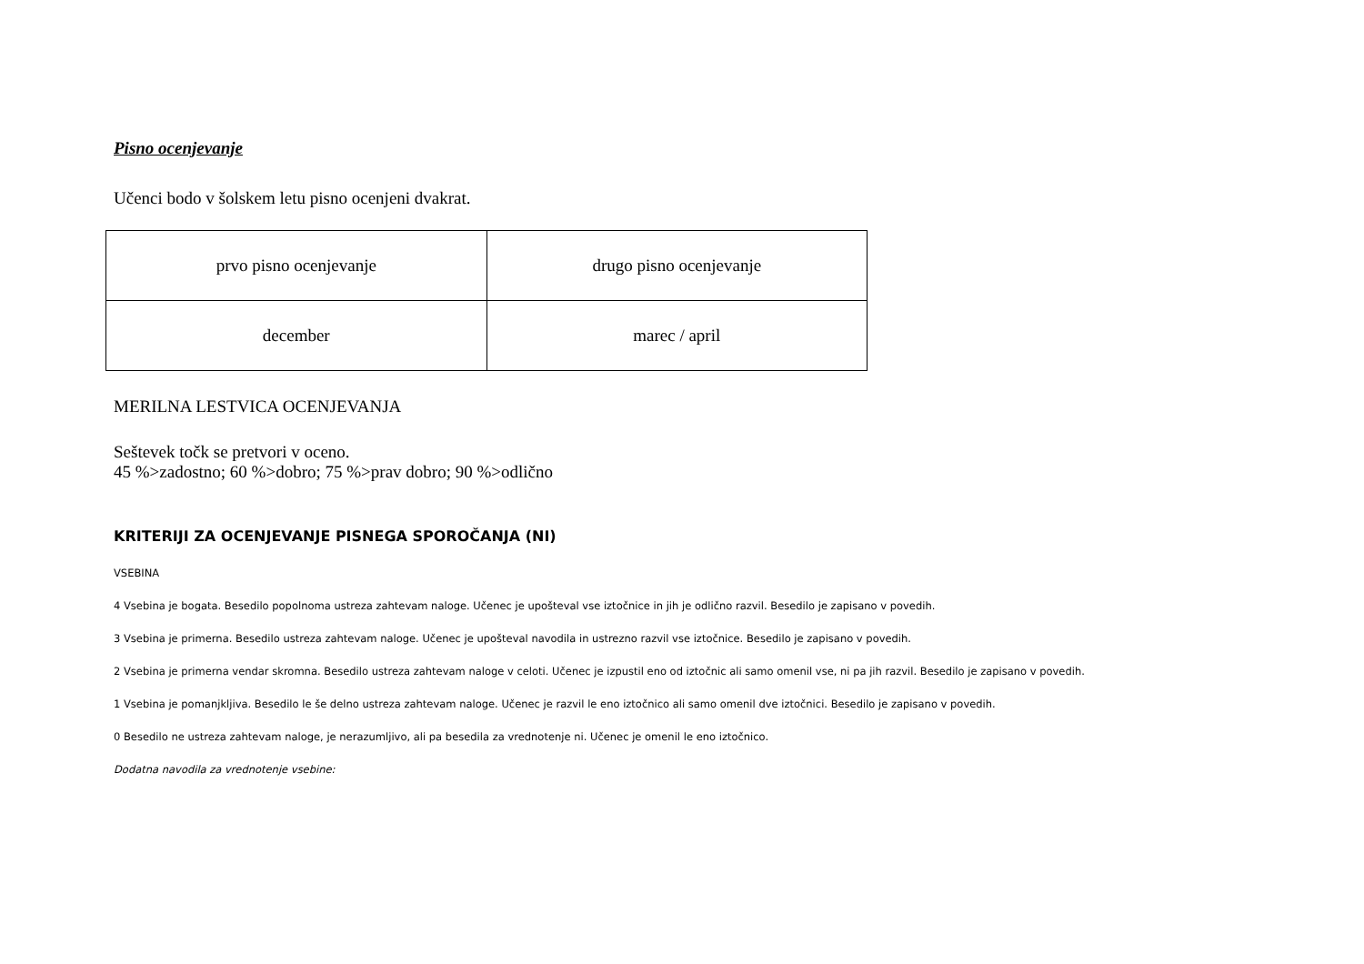Pisno ocenjevanje
Učenci bodo v šolskem letu pisno ocenjeni dvakrat.
| prvo pisno ocenjevanje | drugo pisno ocenjevanje |
| december | marec / april |
MERILNA LESTVICA OCENJEVANJA
Seštevek točk se pretvori v oceno.
45 %>zadostno; 60 %>dobro; 75 %>prav dobro; 90 %>odlično
KRITERIJI ZA OCENJEVANJE PISNEGA SPOROČANJA (NI)
VSEBINA
4 Vsebina je bogata. Besedilo popolnoma ustreza zahtevam naloge. Učenec je upošteval vse iztočnice in jih je odlično razvil. Besedilo je zapisano v povedih.
3 Vsebina je primerna. Besedilo ustreza zahtevam naloge. Učenec je upošteval navodila in ustrezno razvil vse iztočnice. Besedilo je zapisano v povedih.
2 Vsebina je primerna vendar skromna. Besedilo ustreza zahtevam naloge v celoti. Učenec je izpustil eno od iztočnic ali samo omenil vse, ni pa jih razvil. Besedilo je zapisano v povedih.
1 Vsebina je pomanjkljiva. Besedilo le še delno ustreza zahtevam naloge. Učenec je razvil le eno iztočnico ali samo omenil dve iztočnici. Besedilo je zapisano v povedih.
0 Besedilo ne ustreza zahtevam naloge, je nerazumljivo, ali pa besedila za vrednotenje ni. Učenec je omenil le eno iztočnico.
Dodatna navodila za vrednotenje vsebine: